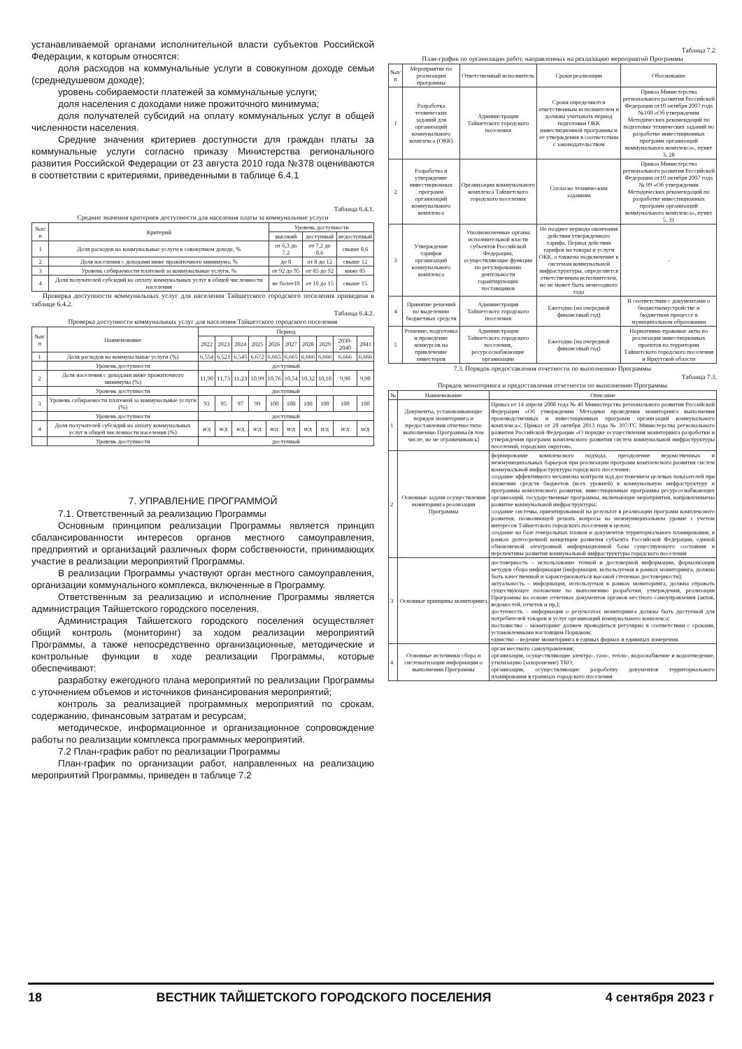устанавливаемой органами исполнительной власти субъектов Российской Федерации, к которым относятся:
доля расходов на коммунальные услуги в совокупном доходе семьи (среднедушевом доходе);
уровень собираемости платежей за коммунальные услуги;
доля населения с доходами ниже прожиточного минимума;
доля получателей субсидий на оплату коммунальных услуг в общей численности населения.
Средние значения критериев доступности для граждан платы за коммунальные услуги согласно приказу Министерства регионального развития Российской Федерации от 23 августа 2010 года №378 оцениваются в соответствии с критериями, приведенными в таблице 6.4.1
Таблица 6.4.1.
Средние значения критериев доступности для населения платы за коммунальные услуги
| №п/п | Критерий | Уровень доступности | | |
| --- | --- | --- | --- | --- |
| | | высокий | доступный | недоступный |
| 1 | Доля расходов на коммунальные услуги в совокупном доходе, % | от 6,3 до 7,2 | от 7,2 до 8,6 | свыше 8,6 |
| 2 | Доля населения с доходами ниже прожиточного минимума, % | до 8 | от 8 до 12 | свыше 12 |
| 3 | Уровень собираемости платежей за коммунальные услуги, % | от 92 до 95 | от 85 до 92 | ниже 85 |
| 4 | Доля получателей субсидий на оплату коммунальных услуг в общей численности населения | не более10 | от 10 до 15 | свыше 15 |
Проверка доступности коммунальных услуг для населения Тайшетского городского поселения приведена в таблице 6.4.2.
Таблица 6.4.2.
Проверка доступности коммунальных услуг для населения Тайшетского городского поселения
| №п/п | Наименование | Период | | | | | | | | | |
| --- | --- | --- | --- | --- | --- | --- | --- | --- | --- | --- | --- |
| | | 2022 | 2023 | 2024 | 2025 | 2026 | 2027 | 2028 | 2029 | 2030-2040 | 2041 |
| 1 | Доля расходов на коммунальные услуги (%) | 6,554 | 6,521 | 6,545 | 6,672 | 6,665 | 6,665 | 6,666 | 6,666 | 6,666 | 6,666 |
| | Уровень доступности | доступный | | | | | | | | | |
| 2 | Доля населения с доходами ниже прожиточного минимума (%) | 11,90 | 11,73 | 11,23 | 10,99 | 10,76 | 10,54 | 10,32 | 10,10 | 9,90 | 9,90 |
| | Уровень доступности | доступный | | | | | | | | | |
| 3 | Уровень собираемости платежей за коммунальные услуги (%) | 93 | 95 | 97 | 99 | 100 | 100 | 100 | 100 | 100 | 100 |
| | Уровень доступности | доступный | | | | | | | | | |
| 4 | Доля получателей субсидий на оплату коммунальных услуг в общей численности населения (%) | н/д | н/д | н/д | н/д | н/д | н/д | н/д | н/д | н/д | н/д |
| | Уровень доступности | доступный | | | | | | | | | |
7. УПРАВЛЕНИЕ ПРОГРАММОЙ
7.1. Ответственный за реализацию Программы
Основным принципом реализации Программы является принцип сбалансированности интересов органов местного самоуправления, предприятий и организаций различных форм собственности, принимающих участие в реализации мероприятий Программы.
В реализации Программы участвуют орган местного самоуправления, организации коммунального комплекса, включенные в Программу.
Ответственным за реализацию и исполнение Программы является администрация Тайшетского городского поселения.
Администрация Тайшетского городского поселения осуществляет общий контроль (мониторинг) за ходом реализации мероприятий Программы, а также непосредственно организационные, методические и контрольные функции в ходе реализации Программы, которые обеспечивают:
разработку ежегодного плана мероприятий по реализации Программы с уточнением объемов и источников финансирования мероприятий;
контроль за реализацией программных мероприятий по срокам, содержанию, финансовым затратам и ресурсам;
методическое, информационное и организационное сопровождение работы по реализации комплекса программных мероприятий.
7.2 План-график работ по реализации Программы
План-график по организации работ, направленных на реализацию мероприятий Программы, приведен в таблице 7.2
Таблица 7.2.
План-график по организации работ, направленных на реализацию мероприятий Программы
| №п/п | Мероприятие по реализации программы | Ответственный исполнитель | Сроки реализации | Обоснование |
| --- | --- | --- | --- | --- |
| 1 | Разработка технических заданий для организаций коммунального комплекса (ОКК) | Администрация Тайшетского городского поселения | Сроки определяются ответственным исполнителем и должны учитывать период подготовки ОКК инвестиционной программы и ее утверждения в соответствии с законодательством | Приказ Министерства регионального развития Российской Федерации от10 октября 2007 года №100 «Об утверждении Методических рекомендаций по подготовке технических заданий по разработке инвестиционных программ организаций коммунального комплекса», пункт 3, 28 |
| 2 | Разработка и утверждение инвестиционных программ организаций коммунального комплекса | Организации коммунального комплекса Тайшетского городского поселения | Согласно техническим заданиям | Приказ Министерства регионального развития Российской Федерации от10 октября 2007 года № 99 «Об утверждении Методических рекомендаций по разработке инвестиционных программ организаций коммунального комплекса», пункт 5, 31 |
| 3 | Утверждение тарифов организаций коммунального комплекса | Уполномоченные органы исполнительной власти субъектов Российской Федерации, осуществляющие функции по регулированию деятельности гарантирующих поставщиков | Не позднее периода окончания действия утвержденного тарифа. Период действия тарифов на товары и услуги ОКК, а такжена подключение к системам коммунальной инфраструктуры, определяется ответственным исполнителем, но не может быть менееодного года | - |
| 4 | Принятие решений по выделению бюджетных средств | Администрация Тайшетского городского поселения | Ежегодно (на очередной финансовый год) | В соответствии с документами о бюджетномустройстве и бюджетном процессе в муниципальном образовании |
| 5 | Решение, подготовка и проведение конкурсов на привлечение инвесторов | Администрация Тайшетского городского поселения, ресурсоснабжающие организации | Ежегодно (на очередной финансовый год) | Нормативно-правовые акты по реализация инвестиционных проектов на территории Тайшетского городского поселения и Иркутской области |
7.3. Порядок предоставления отчетности по выполнению Программы
Таблица 7.3.
Порядок мониторинга и предоставления отчетности по выполнению Программы
| № | Наименование | Описание |
| --- | --- | --- |
| 1 | Документы, устанавливающие порядок мониторинга и предоставления отчетностипо выполнению Программы (в том числе, но не ограничиваясь) | Приказ от 14 апреля 2008 года № 48 Министерства регионального развития Российской Федерации «Об утверждении Методики проведения мониторинга выполнения производственных и инвестиционных программ организаций коммунального комплекса»; Приказ от 28 октября 2013 года № 397/ГС Министерства регионального развития Российской Федерации «О порядке осуществления мониторинга разработки и утверждения программ комплексного развития систем коммунальной инфраструктуры поселений, городских округов». |
| 2 | Основные задачи осуществления мониторинга реализации Программы | формирование комплексного подхода, преодоление ведомственных и межмуниципальных барьеров при реализации программ комплексного развития систем коммунальной инфраструктуры городского поселения; создание эффективного механизма контроля над достижением целевых показателей при вложении средств бюджетов (всех уровней) в коммунальную инфраструктуру и программы комплексного развития, инвестиционные программы ресурсоснабжающих организаций, государственные программы, включающие мероприятия, направленныена развитие коммунальной инфраструктуры; создание системы, ориентированной на результат в реализации программ комплексного развития, позволяющей решать вопросы на межмуниципальном уровне с учетом интересов Тайшетского городского поселения в целом; создание на базе генеральных планов и документов территориального планирования, в рамках долгосрочной концепции развития субъекта Российской Федерации, единой обновляемой электронной информационной базы существующего состояния и перспективы развития коммунальной инфраструктуры городского поселения |
| 3 | Основные принципы мониторинга | достоверность – использование точной и достоверной информации, формализация методов сбора информации (информация, используемая в рамках мониторинга, должна быть качественной и характеризоваться высокой степенью достоверности); актуальность – информация, используемая в рамках мониторинга, должна отражать существующее положение по выполнению разработки, утверждения, реализации Программы на основе отчетных документов органов местного самоуправления (актов, ведомостей, отчетов и пр.); доступность – информация о результатах мониторинга должна быть доступной для потребителей товаров и услуг организаций коммунального комплекса; постоянство – мониторинг должен проводиться регулярно в соответствии с сроками, установленными настоящим Порядком; единство – ведение мониторинга в единых формах и единицах измерения. |
| 4 | Основные источники сбора и систематизации информации о выполнении Программы | орган местного самоуправления; организации, осуществляющие электро-, газо-, тепло-, водоснабжение и водоотведение, утилизацию (захоронение) ТКО; организации, осуществляющие разработку документов территориального планирования в границах городского поселения |
18 ВЕСТНИК ТАЙШЕТСКОГО ГОРОДСКОГО ПОСЕЛЕНИЯ 4 сентября 2023 г